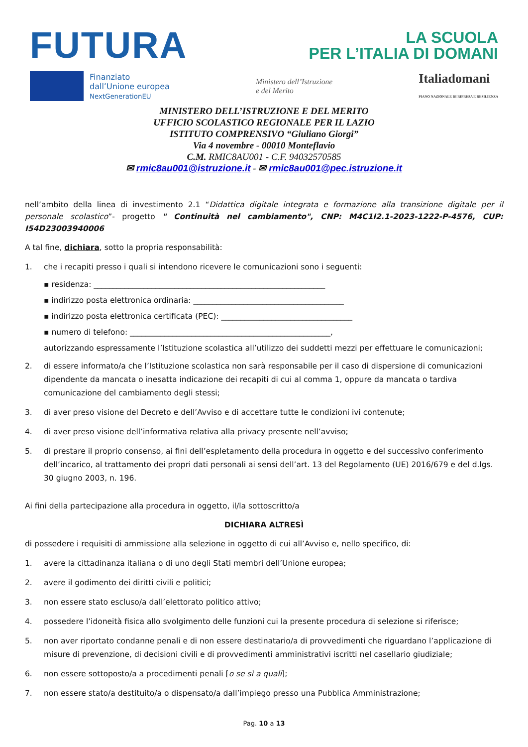FUTURA
LA SCUOLA
PER L’ITALIA DI DOMANI
Finanziato
dall’Unione europea
NextGenerationEU
Ministero dell’Istruzione
e del Merito
Italiadomani
PIANO NAZIONALE DI RIPRESA E RESILIENZA
MINISTERO DELL’ISTRUZIONE E DEL MERITO
UFFICIO SCOLASTICO REGIONALE PER IL LAZIO
ISTITUTO COMPRENSIVO “Giuliano Giorgi”
Via 4 novembre - 00010 Monteflavio
C.M. RMIC8AU001 - C.F. 94032570585
✉ rmic8au001@istruzione.it - ✉ rmic8au001@pec.istruzione.it
nell’ambito della linea di investimento 2.1 “Didattica digitale integrata e formazione alla transizione digitale per il personale scolastico”- progetto " Continuità nel cambiamento", CNP: M4C1I2.1-2023-1222-P-4576, CUP: I54D23003940006
A tal fine, dichiara, sotto la propria responsabilità:
1. che i recapiti presso i quali si intendono ricevere le comunicazioni sono i seguenti:
▪ residenza: ____________________________________________________________
▪ indirizzo posta elettronica ordinaria: _______________________________________
▪ indirizzo posta elettronica certificata (PEC): __________________________________
▪ numero di telefono: ____________________________________________________,
autorizzando espressamente l’Istituzione scolastica all’utilizzo dei suddetti mezzi per effettuare le comunicazioni;
2. di essere informato/a che l’Istituzione scolastica non sarà responsabile per il caso di dispersione di comunicazioni dipendente da mancata o inesatta indicazione dei recapiti di cui al comma 1, oppure da mancata o tardiva comunicazione del cambiamento degli stessi;
3. di aver preso visione del Decreto e dell’Avviso e di accettare tutte le condizioni ivi contenute;
4. di aver preso visione dell’informativa relativa alla privacy presente nell’avviso;
5. di prestare il proprio consenso, ai fini dell’espletamento della procedura in oggetto e del successivo conferimento dell’incarico, al trattamento dei propri dati personali ai sensi dell’art. 13 del Regolamento (UE) 2016/679 e del d.lgs. 30 giugno 2003, n. 196.
Ai fini della partecipazione alla procedura in oggetto, il/la sottoscritto/a
DICHIARA ALTRESÌ
di possedere i requisiti di ammissione alla selezione in oggetto di cui all’Avviso e, nello specifico, di:
1. avere la cittadinanza italiana o di uno degli Stati membri dell’Unione europea;
2. avere il godimento dei diritti civili e politici;
3. non essere stato escluso/a dall’elettorato politico attivo;
4. possedere l’idoneità fisica allo svolgimento delle funzioni cui la presente procedura di selezione si riferisce;
5. non aver riportato condanne penali e di non essere destinatario/a di provvedimenti che riguardano l’applicazione di misure di prevenzione, di decisioni civili e di provvedimenti amministrativi iscritti nel casellario giudiziale;
6. non essere sottoposto/a a procedimenti penali [o se sì a quali];
7. non essere stato/a destituito/a o dispensato/a dall’impiego presso una Pubblica Amministrazione;
Pag. 10 a 13